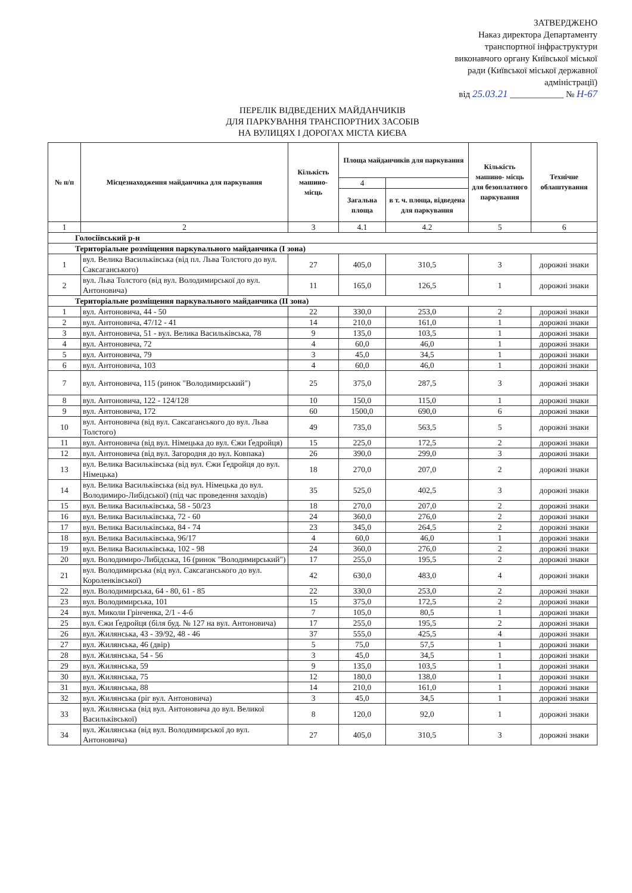ЗАТВЕРДЖЕНО
Наказ директора Департаменту
транспортної інфраструктури
виконавчого органу Київської міської
ради (Київської міської державної
адміністрації)
від 25.03.21 ____________ № Н-67
ПЕРЕЛІК ВІДВЕДЕНИХ МАЙДАНЧИКІВ
ДЛЯ ПАРКУВАННЯ ТРАНСПОРТНИХ ЗАСОБІВ
НА ВУЛИЦЯХ І ДОРОГАХ МІСТА КИЄВА
| № п/п | Місцезнаходження майданчика для паркування | Кількість машино-місць | Площа майданчиків для паркування | | Кількість машино- місць для безоплатного паркування | Технічне облаштування |
| --- | --- | --- | --- | --- | --- | --- |
| | | | 4 | | | |
| | | | Загальна площа | в т. ч. площа, відведена для паркування | | |
| 1 | 2 | 3 | 4.1 | 4.2 | 5 | 6 |
| Голосіївський р-н | | | | | | |
| Територіальне розміщення паркувального майданчика (І зона) | | | | | | |
| 1 | вул. Велика Васильківська (від пл. Льва Толстого до вул. Саксаганського) | 27 | 405,0 | 310,5 | 3 | дорожні знаки |
| 2 | вул. Льва Толстого (від вул. Володимирської до вул. Антоновича) | 11 | 165,0 | 126,5 | 1 | дорожні знаки |
| Територіальне розміщення паркувального майданчика (ІІ зона) | | | | | | |
| 1 | вул. Антоновича, 44 - 50 | 22 | 330,0 | 253,0 | 2 | дорожні знаки |
| 2 | вул. Антоновича, 47/12 - 41 | 14 | 210,0 | 161,0 | 1 | дорожні знаки |
| 3 | вул. Антоновича, 51 - вул. Велика Васильківська, 78 | 9 | 135,0 | 103,5 | 1 | дорожні знаки |
| 4 | вул. Антоновича, 72 | 4 | 60,0 | 46,0 | 1 | дорожні знаки |
| 5 | вул. Антоновича, 79 | 3 | 45,0 | 34,5 | 1 | дорожні знаки |
| 6 | вул. Антоновича, 103 | 4 | 60,0 | 46,0 | 1 | дорожні знаки |
| 7 | вул. Антоновича, 115 (ринок "Володимирський") | 25 | 375,0 | 287,5 | 3 | дорожні знаки |
| 8 | вул. Антоновича, 122 - 124/128 | 10 | 150,0 | 115,0 | 1 | дорожні знаки |
| 9 | вул. Антоновича, 172 | 60 | 1500,0 | 690,0 | 6 | дорожні знаки |
| 10 | вул. Антоновича (від вул. Саксаганського до вул. Льва Толстого) | 49 | 735,0 | 563,5 | 5 | дорожні знаки |
| 11 | вул. Антоновича (від вул. Німецька до вул. Єжи Ґедройця) | 15 | 225,0 | 172,5 | 2 | дорожні знаки |
| 12 | вул. Антоновича (від вул. Загородня до вул. Ковпака) | 26 | 390,0 | 299,0 | 3 | дорожні знаки |
| 13 | вул. Велика Васильківська (від вул. Єжи Ґедройця до вул. Німецька) | 18 | 270,0 | 207,0 | 2 | дорожні знаки |
| 14 | вул. Велика Васильківська (від вул. Німецька до вул. Володимиро-Либідської) (під час проведення заходів) | 35 | 525,0 | 402,5 | 3 | дорожні знаки |
| 15 | вул. Велика Васильківська, 58 - 50/23 | 18 | 270,0 | 207,0 | 2 | дорожні знаки |
| 16 | вул. Велика Васильківська, 72 - 60 | 24 | 360,0 | 276,0 | 2 | дорожні знаки |
| 17 | вул. Велика Васильківська, 84 - 74 | 23 | 345,0 | 264,5 | 2 | дорожні знаки |
| 18 | вул. Велика Васильківська, 96/17 | 4 | 60,0 | 46,0 | 1 | дорожні знаки |
| 19 | вул. Велика Васильківська, 102 - 98 | 24 | 360,0 | 276,0 | 2 | дорожні знаки |
| 20 | вул. Володимиро-Либідська, 16 (ринок "Володимирський") | 17 | 255,0 | 195,5 | 2 | дорожні знаки |
| 21 | вул. Володимирська (від вул. Саксаганського до вул. Короленківської) | 42 | 630,0 | 483,0 | 4 | дорожні знаки |
| 22 | вул. Володимирська, 64 - 80, 61 - 85 | 22 | 330,0 | 253,0 | 2 | дорожні знаки |
| 23 | вул. Володимирська, 101 | 15 | 375,0 | 172,5 | 2 | дорожні знаки |
| 24 | вул. Миколи Грінченка, 2/1 - 4-б | 7 | 105,0 | 80,5 | 1 | дорожні знаки |
| 25 | вул. Єжи Ґедройця (біля буд. № 127 на вул. Антоновича) | 17 | 255,0 | 195,5 | 2 | дорожні знаки |
| 26 | вул. Жилянська, 43 - 39/92, 48 - 46 | 37 | 555,0 | 425,5 | 4 | дорожні знаки |
| 27 | вул. Жилянська, 46 (двір) | 5 | 75,0 | 57,5 | 1 | дорожні знаки |
| 28 | вул. Жилянська, 54 - 56 | 3 | 45,0 | 34,5 | 1 | дорожні знаки |
| 29 | вул. Жилянська, 59 | 9 | 135,0 | 103,5 | 1 | дорожні знаки |
| 30 | вул. Жилянська, 75 | 12 | 180,0 | 138,0 | 1 | дорожні знаки |
| 31 | вул. Жилянська, 88 | 14 | 210,0 | 161,0 | 1 | дорожні знаки |
| 32 | вул. Жилянська (ріг вул. Антоновича) | 3 | 45,0 | 34,5 | 1 | дорожні знаки |
| 33 | вул. Жилянська (від вул. Антоновича до вул. Великої Васильківської) | 8 | 120,0 | 92,0 | 1 | дорожні знаки |
| 34 | вул. Жилянська (від вул. Володимирської до вул. Антоновича) | 27 | 405,0 | 310,5 | 3 | дорожні знаки |